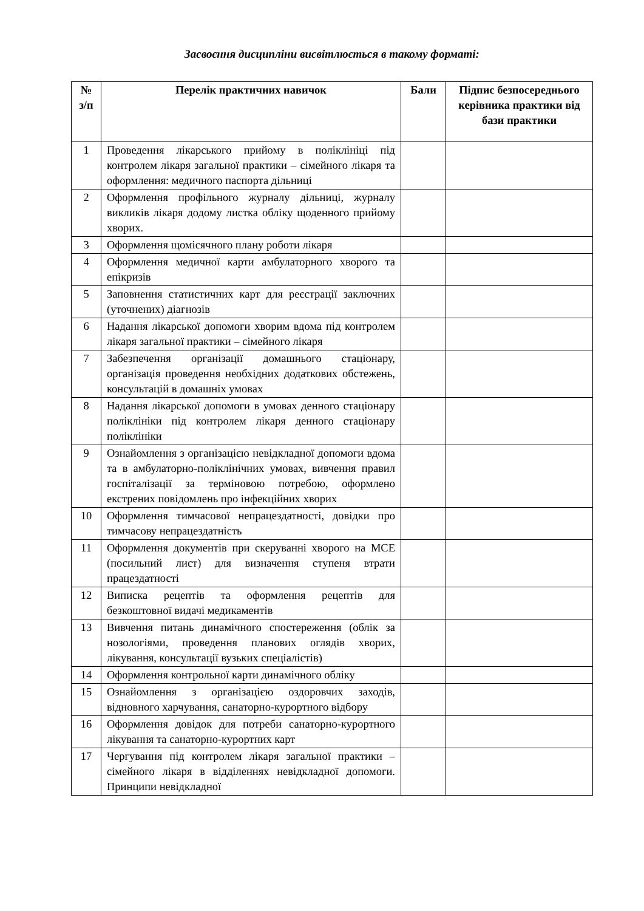Засвоєння дисципліни висвітлюється в такому форматі:
| № з/п | Перелік практичних навичок | Бали | Підпис безпосереднього керівника практики від бази практики |
| --- | --- | --- | --- |
| 1 | Проведення лікарського прийому в поліклініці під контролем лікаря загальної практики – сімейного лікаря та оформлення: медичного паспорта дільниці | | |
| 2 | Оформлення профільного журналу дільниці, журналу викликів лікаря додому листка обліку щоденного прийому хворих. | | |
| 3 | Оформлення щомісячного плану роботи лікаря | | |
| 4 | Оформлення медичної карти амбулаторного хворого та епікризів | | |
| 5 | Заповнення статистичних карт для реєстрації заключних (уточнених) діагнозів | | |
| 6 | Надання лікарської допомоги хворим вдома під контролем лікаря загальної практики – сімейного лікаря | | |
| 7 | Забезпечення організації домашнього стаціонару, організація проведення необхідних додаткових обстежень, консультацій в домашніх умовах | | |
| 8 | Надання лікарської допомоги в умовах денного стаціонару поліклініки під контролем лікаря денного стаціонару поліклініки | | |
| 9 | Ознайомлення з організацією невідкладної допомоги вдома та в амбулаторно-поліклінічних умовах, вивчення правил госпіталізації за терміновою потребою, оформлено екстрених повідомлень про інфекційних хворих | | |
| 10 | Оформлення тимчасової непрацездатності, довідки про тимчасову непрацездатність | | |
| 11 | Оформлення документів при скеруванні хворого на МСЕ (посильний лист) для визначення ступеня втрати працездатності | | |
| 12 | Виписка рецептів та оформлення рецептів для безкоштовної видачі медикаментів | | |
| 13 | Вивчення питань динамічного спостереження (облік за нозологіями, проведення планових оглядів хворих, лікування, консультації вузьких спеціалістів) | | |
| 14 | Оформлення контрольної карти динамічного обліку | | |
| 15 | Ознайомлення з організацією оздоровчих заходів, відновного харчування, санаторно-курортного відбору | | |
| 16 | Оформлення довідок для потреби санаторно-курортного лікування та санаторно-курортних карт | | |
| 17 | Чергування під контролем лікаря загальної практики – сімейного лікаря в відділеннях невідкладної допомоги. Принципи невідкладної | | |